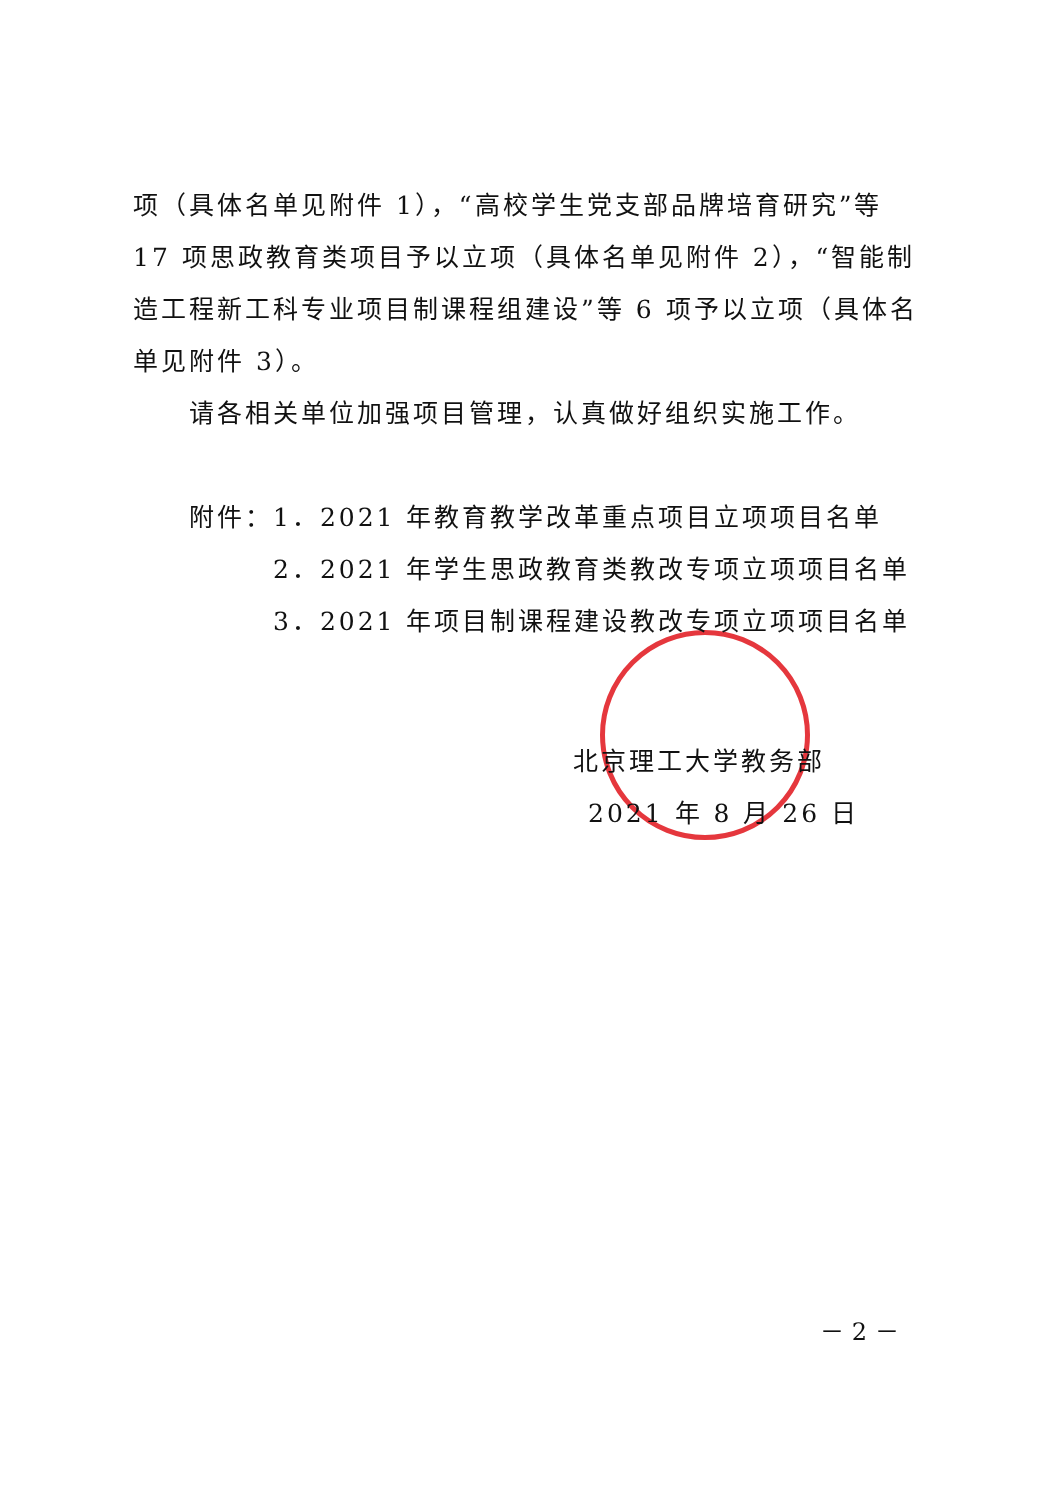项（具体名单见附件 1），“高校学生党支部品牌培育研究”等 17 项思政教育类项目予以立项（具体名单见附件 2），“智能制造工程新工科专业项目制课程组建设”等 6 项予以立项（具体名单见附件 3）。
请各相关单位加强项目管理，认真做好组织实施工作。
附件：1．2021 年教育教学改革重点项目立项项目名单
2．2021 年学生思政教育类教改专项立项项目名单
3．2021 年项目制课程建设教改专项立项项目名单
北京理工大学教务部
2021 年 8 月 26 日
－ 2 －